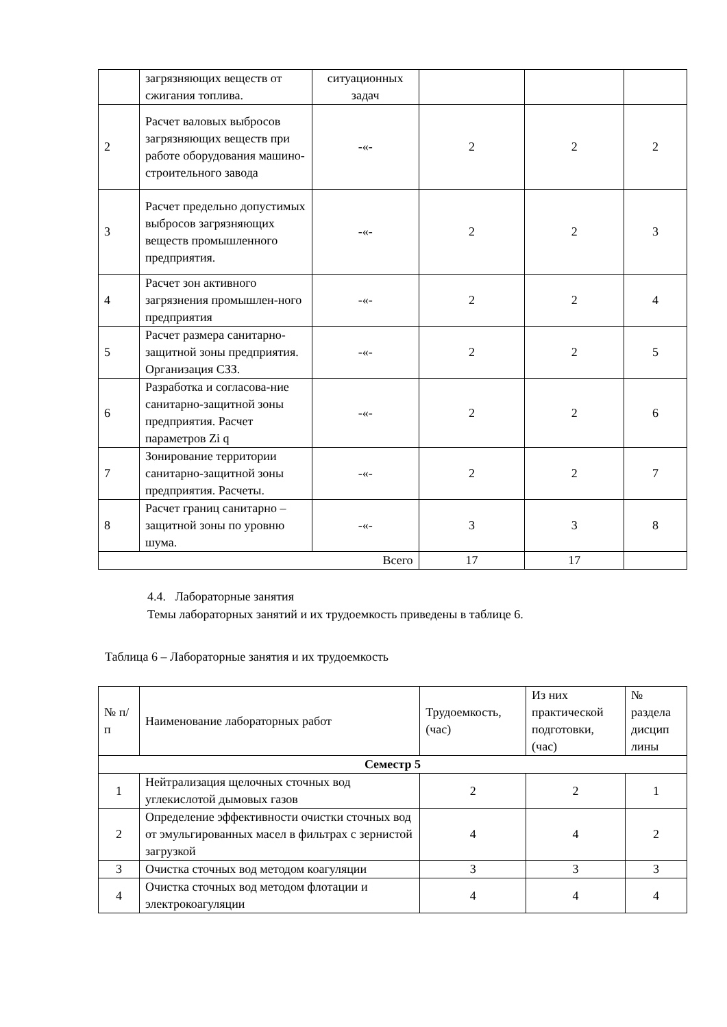| | загрязняющих веществ от сжигания топлива. | ситуационных задач | | | |
| 2 | Расчет валовых выбросов загрязняющих веществ при работе оборудования машино-строительного завода | -«- | 2 | 2 | 2 |
| 3 | Расчет предельно допустимых выбросов загрязняющих веществ промышленного предприятия. | -«- | 2 | 2 | 3 |
| 4 | Расчет зон активного загрязнения промышлен-ного предприятия | -«- | 2 | 2 | 4 |
| 5 | Расчет размера санитарно-защитной зоны предприятия. Организация СЗЗ. | -«- | 2 | 2 | 5 |
| 6 | Разработка и согласова-ние санитарно-защитной зоны предприятия. Расчет параметров Zi q | -«- | 2 | 2 | 6 |
| 7 | Зонирование территории санитарно-защитной зоны предприятия. Расчеты. | -«- | 2 | 2 | 7 |
| 8 | Расчет границ санитарно –защитной зоны по уровню шума. | -«- | 3 | 3 | 8 |
| Всего | | | 17 | 17 | |
4.4. Лабораторные занятия
Темы лабораторных занятий и их трудоемкость приведены в таблице 6.
Таблица 6 – Лабораторные занятия и их трудоемкость
| № п/п | Наименование лабораторных работ | Трудоемкость, (час) | Из них практической подготовки, (час) | № раздела дисцип лины |
| --- | --- | --- | --- | --- |
| Семестр 5 | | | | |
| 1 | Нейтрализация щелочных сточных вод углекислотой дымовых газов | 2 | 2 | 1 |
| 2 | Определение эффективности очистки сточных вод от эмульгированных масел в фильтрах с зернистой загрузкой | 4 | 4 | 2 |
| 3 | Очистка сточных вод методом коагуляции | 3 | 3 | 3 |
| 4 | Очистка сточных вод методом флотации и электрокоагуляции | 4 | 4 | 4 |